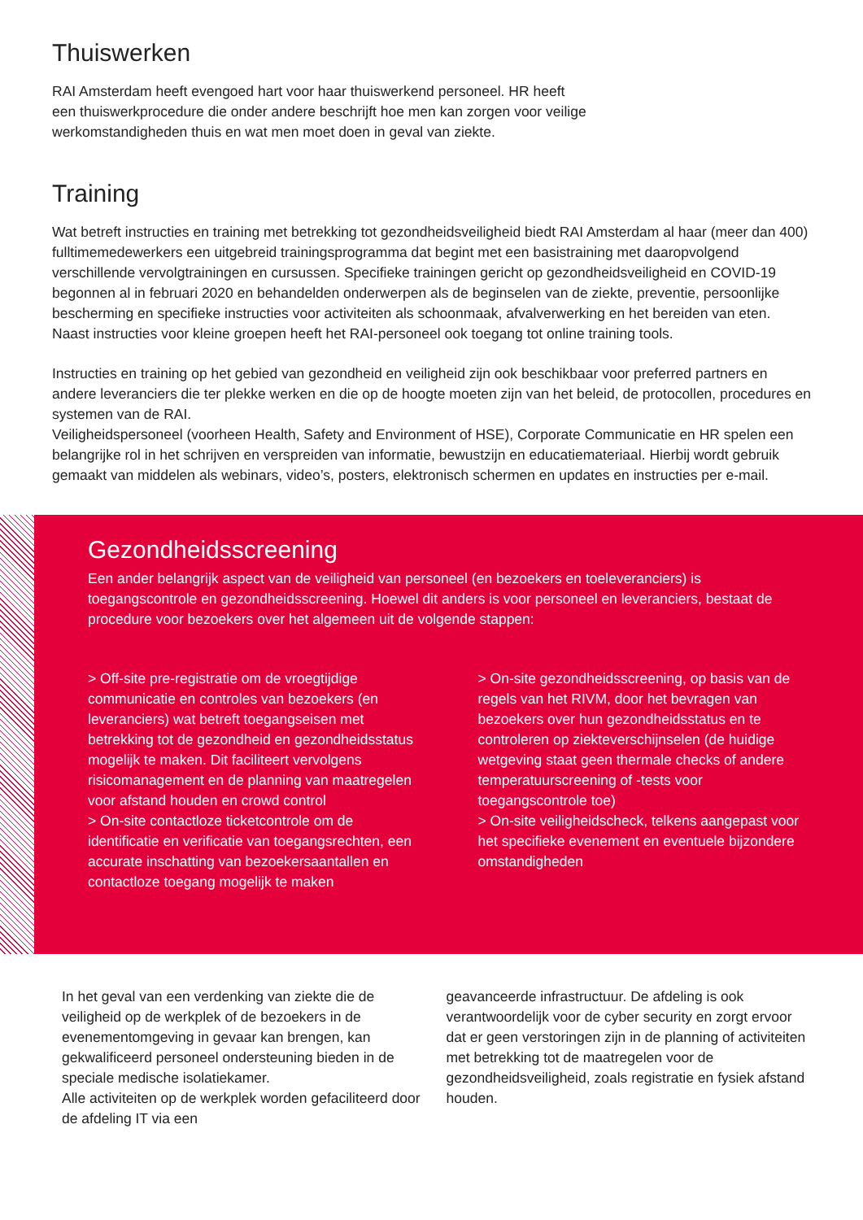Thuiswerken
RAI Amsterdam heeft evengoed hart voor haar thuiswerkend personeel. HR heeft
een thuiswerkprocedure die onder andere beschrijft hoe men kan zorgen voor veilige
werkomstandigheden thuis en wat men moet doen in geval van ziekte.
Training
Wat betreft instructies en training met betrekking tot gezondheidsveiligheid biedt RAI Amsterdam al haar (meer dan 400) fulltimemedewerkers een uitgebreid trainingsprogramma dat begint met een basistraining met daaropvolgend verschillende vervolgtrainingen en cursussen. Specifieke trainingen gericht op gezondheidsveiligheid en COVID-19 begonnen al in februari 2020 en behandelden onderwerpen als de beginselen van de ziekte, preventie, persoonlijke bescherming en specifieke instructies voor activiteiten als schoonmaak, afvalverwerking en het bereiden van eten. Naast instructies voor kleine groepen heeft het RAI-personeel ook toegang tot online training tools.
Instructies en training op het gebied van gezondheid en veiligheid zijn ook beschikbaar voor preferred partners en andere leveranciers die ter plekke werken en die op de hoogte moeten zijn van het beleid, de protocollen, procedures en systemen van de RAI.
Veiligheidspersoneel (voorheen Health, Safety and Environment of HSE), Corporate Communicatie en HR spelen een belangrijke rol in het schrijven en verspreiden van informatie, bewustzijn en educatiemateriaal. Hierbij wordt gebruik gemaakt van middelen als webinars, video’s, posters, elektronisch schermen en updates en instructies per e-mail.
Gezondheidsscreening
Een ander belangrijk aspect van de veiligheid van personeel (en bezoekers en toeleveranciers) is toegangscontrole en gezondheidsscreening. Hoewel dit anders is voor personeel en leveranciers, bestaat de procedure voor bezoekers over het algemeen uit de volgende stappen:
> Off-site pre-registratie om de vroegtijdige communicatie en controles van bezoekers (en leveranciers) wat betreft toegangseisen met betrekking tot de gezondheid en gezondheidsstatus mogelijk te maken. Dit faciliteert vervolgens risicomanagement en de planning van maatregelen voor afstand houden en crowd control
> On-site contactloze ticketcontrole om de identificatie en verificatie van toegangsrechten, een accurate inschatting van bezoekersaantallen en contactloze toegang mogelijk te maken
> On-site gezondheidsscreening, op basis van de regels van het RIVM, door het bevragen van bezoekers over hun gezondheidsstatus en te controleren op ziekteverschijnselen (de huidige wetgeving staat geen thermale checks of andere temperatuurscreening of -tests voor toegangscontrole toe)
> On-site veiligheidscheck, telkens aangepast voor het specifieke evenement en eventuele bijzondere omstandigheden
In het geval van een verdenking van ziekte die de veiligheid op de werkplek of de bezoekers in de evenementomgeving in gevaar kan brengen, kan gekwalificeerd personeel ondersteuning bieden in de speciale medische isolatiekamer.
Alle activiteiten op de werkplek worden gefaciliteerd door de afdeling IT via een
geavanceerde infrastructuur. De afdeling is ook verantwoordelijk voor de cyber security en zorgt ervoor dat er geen verstoringen zijn in de planning of activiteiten met betrekking tot de maatregelen voor de gezondheidsveiligheid, zoals registratie en fysiek afstand houden.